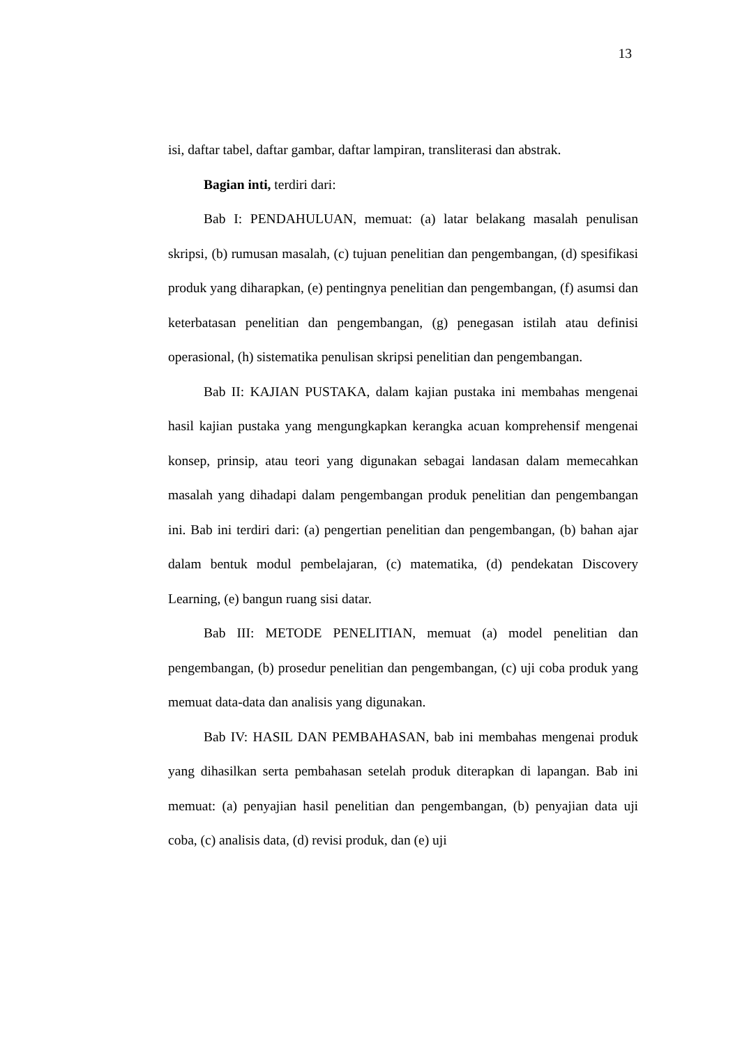13
isi, daftar tabel, daftar gambar, daftar lampiran, transliterasi dan abstrak.
Bagian inti, terdiri dari:
Bab I: PENDAHULUAN, memuat: (a) latar belakang masalah penulisan skripsi, (b) rumusan masalah, (c) tujuan penelitian dan pengembangan, (d) spesifikasi produk yang diharapkan, (e) pentingnya penelitian dan pengembangan, (f) asumsi dan keterbatasan penelitian dan pengembangan, (g) penegasan istilah atau definisi operasional, (h) sistematika penulisan skripsi penelitian dan pengembangan.
Bab II: KAJIAN PUSTAKA, dalam kajian pustaka ini membahas mengenai hasil kajian pustaka yang mengungkapkan kerangka acuan komprehensif mengenai konsep, prinsip, atau teori yang digunakan sebagai landasan dalam memecahkan masalah yang dihadapi dalam pengembangan produk penelitian dan pengembangan ini. Bab ini terdiri dari: (a) pengertian penelitian dan pengembangan, (b) bahan ajar dalam bentuk modul pembelajaran, (c) matematika, (d) pendekatan Discovery Learning, (e) bangun ruang sisi datar.
Bab III: METODE PENELITIAN, memuat (a) model penelitian dan pengembangan, (b) prosedur penelitian dan pengembangan, (c) uji coba produk yang memuat data-data dan analisis yang digunakan.
Bab IV: HASIL DAN PEMBAHASAN, bab ini membahas mengenai produk yang dihasilkan serta pembahasan setelah produk diterapkan di lapangan. Bab ini memuat: (a) penyajian hasil penelitian dan pengembangan, (b) penyajian data uji coba, (c) analisis data, (d) revisi produk, dan (e) uji